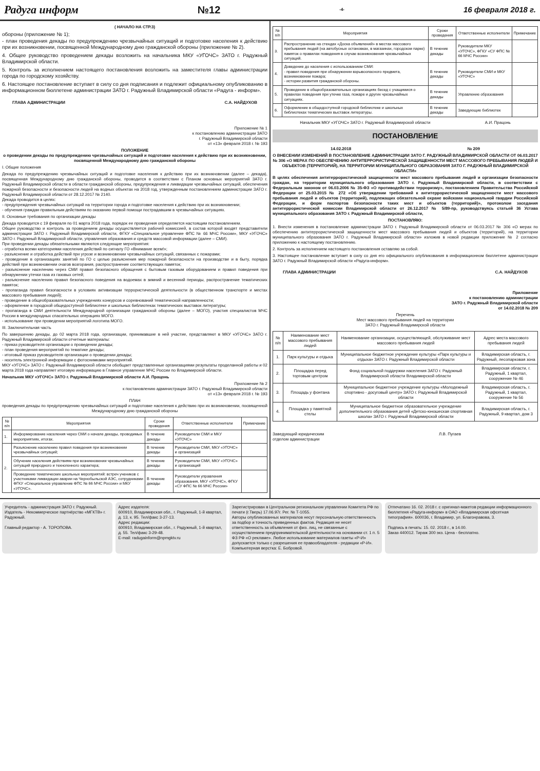Радуга информ №12 -4- 16 февраля 2018 г.
( НАЧАЛО НА СТР.3)
обороны (приложение № 1);
- план проведения декады по предупреждению чрезвычайных ситуаций и подготовке населения к действию при их возникновении, посвященной Международному дню гражданской обороны (приложение № 2).
4. Общее руководство проведением декады возложить на начальника МКУ «УГОЧС» ЗАТО г. Радужный Владимирской области.
5. Контроль за исполнением настоящего постановления возложить на заместителя главы администрации города по городскому хозяйству.
6. Настоящее постановление вступает в силу со дня подписания и подлежит официальному опубликованию в информационном бюллетене администрации ЗАТО г. Радужный Владимирской области «Радуга - информ».
ГЛАВА АДМИНИСТРАЦИИ С.А. НАЙДУХОВ
Приложение № 1
к постановлению администрации ЗАТО
г. Радужный Владимирской области
от «13» февраля 2018 г. № 193
ПОЛОЖЕНИЕ
о проведении декады по предупреждению чрезвычайных ситуаций и подготовке населения к действию при их возникновении, посвященной Международному дню гражданской обороны
I. Общие положения
Декада по предупреждению чрезвычайных ситуаций и подготовке населения к действию при их возникновении (далее – декада), посвященная Международному дню гражданской обороны, проводится в соответствии с Планом основных мероприятий ЗАТО г. Радужный Владимирской области в области гражданской обороны, предупреждения и ликвидации чрезвычайных ситуаций, обеспечения пожарной безопасности и безопасности людей на водных объектах на 2018 год, утвержденным постановлением администрации ЗАТО г. Радужный Владимирской области от 28.12.2017 № 2140.
Декада проводится в целях:
- предупреждения чрезвычайных ситуаций на территории города и подготовке населения к действию при их возникновении;
- обучения граждан правильным действиям по оказанию первой помощи пострадавшим в чрезвычайных ситуациях.
II. Основные требования по организации декады
Декада проводится с 19 февраля по 01 марта 2018 года, порядок ее проведения определяется настоящим постановлением.
Общее руководство и контроль за проведением декады осуществляется рабочей комиссией, в состав которой входят представители администрации ЗАТО г. Радужный Владимирской области, ФГКУ «Специальное управление ФПС № 66 МЧС России», МКУ «УГОЧС» ЗАТО г. Радужный Владимирской области, управления образования и средств массовой информации (далее – СМИ).
При проведении декады обязательными являются следующие мероприятия:
- отработка всеми категориями населения действий по сигналу ГО «Внимание всем!»;
- разъяснение и отработка действий при угрозе и возникновении чрезвычайных ситуаций, связанных с пожарами;
- проведение в организациях занятий по ГО с целью разъяснения мер пожарной безопасности на производстве и в быту, порядка действий при возникновении очагов возгорания, распространение соответствующих памяток;
- разъяснение населению через СМИ правил безопасного обращения с бытовым газовым оборудованием и правил поведения при обнаружении утечки газа из газовых сетей;
- разъяснение населению правил безопасного поведения на водоемах в зимний и весенний периоды, распространение тематических памяток;
- пропаганда правил безопасности в условиях активизации террористической деятельности (в общественном транспорте и местах массового пребывания людей);
- проведение в общеобразовательных учреждениях конкурсов и соревнований тематической направленности;
- оформление в городской общедоступной библиотеке и школьных библиотеках тематических выставок литературы;
- пропаганда в СМИ деятельности Международной организации гражданской обороны (далее – МОГО), участия специалистов МЧС России в международных спасательных операциях МОГО.
- использование при проведении мероприятий логотипа МОГО.
III. Заключительная часть
По завершению декады, до 02 марта 2018 года, организации, принимавшие в ней участие, представляют в МКУ «УГОЧС» ЗАТО г. Радужный Владимирской области отчетные материалы:
- приказ руководителя организации о проведении декады;
- план проведения мероприятий по тематике декады;
- итоговый приказ руководителя организации о проведении декады;
- носитель электронной информации с фотоснимками мероприятий.
МКУ «УГОЧС» ЗАТО г. Радужный Владимирской области обобщает представленные организациями результаты проделанной работы и 02 марта 2018 года направляет итоговую информацию в Главное управление МЧС России по Владимирской области.
Начальник МКУ «УГОЧС» ЗАТО г. Радужный Владимирской области А.И. Працонь
Приложение № 2
к постановлению администрации ЗАТО г. Радужный Владимирской области
от «13» февраля 2018 г. № 193
ПЛАН
проведения декады по предупреждению чрезвычайных ситуаций и подготовке населения к действию при их возникновении, посвященной Международному дню гражданской обороны
| № п/п | Мероприятия | Сроки проведения | Ответственные исполнители | Примечание |
| --- | --- | --- | --- | --- |
| 1. | Информирование населения через СМИ о начале декады, проводимых мероприятиях, итогах. | В течение декады | Руководители СМИ и МКУ «УГОЧС» | |
| 2. | Разъяснение населению правил поведения при возникновении чрезвычайных ситуаций; | В течение декады | Руководители СМИ, МКУ «УГОЧС» и организаций | |
| | Обучение населения действиям при возникновении чрезвычайных ситуаций природного и техногенного характера; | В течение декады | Руководители СМИ, МКУ «УГОЧС» и организаций | |
| | Проведение тематических школьных мероприятий: встреч учеников с участниками ликвидации аварии на Чернобыльской АЭС, сотрудниками ФГКУ «Специальное управление ФПС № 66 МЧС России» и МКУ «УГОЧС». | В течение декады | Руководители управления образования, МКУ «УГОЧС», ФГКУ «СУ ФПС № 66 МЧС России» | |
| № п/п | Мероприятия | Сроки проведения | Ответственные исполнители | Примечание |
| --- | --- | --- | --- | --- |
| 3. | Распространение на стендах «Доска объявлений» в местах массового пребывания людей (на автобусных остановках, в магазинах, городском парке) памяток о правилах поведения в случае возникновения чрезвычайных ситуаций. | В течение декады | Руководители МКУ «УГОЧС», ФГКУ «СУ ФПС № 66 МЧС России» | |
| 4. | Доведение до населения с использованием СМИ: - правил поведения при обнаружении взрывоопасного предмета, возникновении пожара; - истории развития гражданской обороны. | В течение декады | Руководители СМИ и МКУ «УГОЧС» | |
| 5. | Проведение в общеобразовательных организациях бесед с учащимися о правилах поведения при утечке газа, пожаре и других чрезвычайных ситуациях. | В течение декады | Управление образования | |
| 6. | Оформление в общедоступной городской библиотеке и школьных библиотеках тематических выставок литературы. | В течение декады | Заведующие библиотек | |
Начальник МКУ «УГОЧС» ЗАТО г. Радужный Владимирской области А.И. Працонь
ПОСТАНОВЛЕНИЕ
14.02.2018 № 209
О ВНЕСЕНИИ ИЗМЕНЕНИЙ В ПОСТАНОВЛЕНИЕ АДМИНИСТРАЦИИ ЗАТО Г. РАДУЖНЫЙ ВЛАДИМИРСКОЙ ОБЛАСТИ ОТ 06.03.2017 № 306 «О МЕРАХ ПО ОБЕСПЕЧЕНИЮ АНТИТЕРРОРИСТИЧЕСКОЙ ЗАЩИЩЕННОСТИ МЕСТ МАССОВОГО ПРЕБЫВАНИЯ ЛЮДЕЙ И ОБЪЕКТОВ (ТЕРРИТОРИЙ), НА ТЕРРИТОРИИ МУНИЦИПАЛЬНОГО ОБРАЗОВАНИЯ ЗАТО Г. РАДУЖНЫЙ ВЛАДИМИРСКОЙ ОБЛАСТИ»
В целях обеспечения антитеррористической защищенности мест массового пребывания людей и организации безопасности граждан, на территории муниципального образования ЗАТО г. Радужный Владимирской области, в соответствии с Федеральным законом от 06.03.2006 № 35-ФЗ «О противодействии терроризму», постановлением Правительства Российской Федерации от 25.03.2015 № 272 «Об утверждении требований к антитеррористической защищенности мест массового пребывания людей и объектов (территорий), подлежащих обязательной охране войсками национальной гвардии Российской Федерации, и форм паспортов безопасности таких мест и объектов (территорий)», протоколом заседания антитеррористической комиссии Владимирской области от 26.12.2017 № 5/89-пр, руководствуясь статьей 36 Устава муниципального образования ЗАТО г. Радужный Владимирской области,
ПОСТАНОВЛЯЮ:
1. Внести изменения в постановление администрации ЗАТО г. Радужный Владимирской области от 06.03.2017 № 306 «О мерах по обеспечению антитеррористической защищенности мест массового пребывания людей и объектов (территорий), на территории муниципального образования ЗАТО г. Радужный Владимирской области» изложив в новой редакции приложение № 2 согласно приложению к настоящему постановлению.
2. Контроль за исполнением настоящего постановления оставляю за собой.
3. Настоящее постановление вступает в силу со дня его официального опубликования в информационном бюллетене администрации ЗАТО г. Радужный Владимирской области «Радуга-информ».
ГЛАВА АДМИНИСТРАЦИИ С.А. НАЙДУХОВ
Приложение
к постановлению администрации
ЗАТО г. Радужный Владимирской области
от 14.02.2018 № 209
Перечень
Мест массового пребывания людей на территории
ЗАТО г. Радужный Владимирской области
| № п/п | Наименование мест массового пребывания людей | Наименование организации, осуществляющей, обслуживание мест массового пребывания людей | Адрес места массового пребывания людей |
| --- | --- | --- | --- |
| 1. | Парк культуры и отдыха | Муниципальное бюджетное учреждение культуры «Парк культуры и отдыха» ЗАТО г. Радужный Владимирской области | Владимирская область, г. Радужный, лесопарковая зона |
| 2. | Площадка перед торговым центром | Фонд социальной поддержки населения ЗАТО г. Радужный Владимирской области Владимирской области | Владимирская области, г. Радужный, 1 квартал, сооружение № 46 |
| 3. | Площадь у фонтана | Муниципальное бюджетное учреждение культуры «Молодежный спортивно - досуговый центр» ЗАТО г. Радужный Владимирской области | Владимирская область, г. Радужный, 1 квартал, сооружение № 56 |
| 4. | Площадка у памятной стелы | Муниципальное бюджетное образовательное учреждение дополнительного образования детей «Детско-юношеская спортивная школа» ЗАТО г. Радужный Владимирской области | Владимирская область, г. Радужный, 9 квартал, дом 3 |
Заведующий юридическим
отделом администрации Л.В. Пугаев
Учредитель - администрация ЗАТО г. Радужный.
Издатель - Некоммерческое партнёрство «МГКТВ» г. Радужный.
Главный редактор - А. ТОРОПОВА.
Адрес издателя:
600910, Владимирская обл., г. Радужный, 1-й квартал, д. 13, к. 95. Тел/факс 3-27-13.
Адрес редакции:
600910, Владимирская обл., г. Радужный, 1-й квартал, д. 55. Тел/факс 3-29-48.
E-mail: radugainform@npmgktv.ru
Зарегистрирован в Центральном региональном управлении Комитета РФ по печати (г.Тверь) 17.06.97г. Рег. № Т-1055.
Авторы опубликованных материалов несут персональную ответственность за подбор и точность приведенных фактов. Редакция не несет ответственность за объявления от физ. лиц, не связанные с осуществлением предпринимательской деятельности на основании ст. 1 п. 5 ФЗ РФ «О рекламе». Любое использование материалов газеты «Р-И» допускается только с разрешения ее правообладателя - редакции «Р-И».
Компьютерная верстка: Е. Бобровой.
Отпечатано 16. 02. 2018 г. с оригинал-макетов редакции информационного бюллетеня «Радуга-информ» в ОАО «Владимирская офсетная типография». 600036, г. Владимир, ул. Благонравова, 3.
Подпись в печать: 15. 02. 2018 г., в 14.00.
Заказ 440012. Тираж 300 экз. Цена - бесплатно.